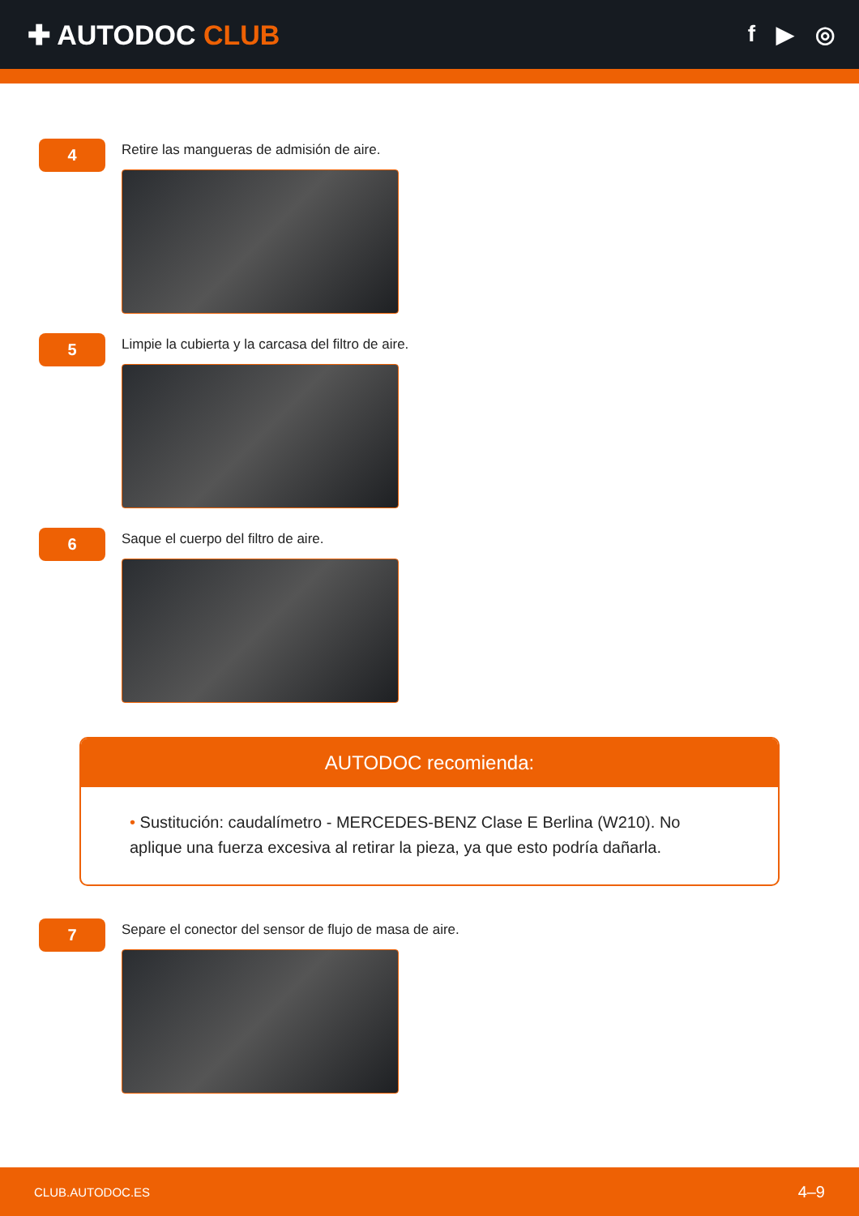✚ AUTODOC CLUB
f ▶ ◎
4
Retire las mangueras de admisión de aire.
5
Limpie la cubierta y la carcasa del filtro de aire.
6
Saque el cuerpo del filtro de aire.
AUTODOC recomienda:
• Sustitución: caudalímetro - MERCEDES-BENZ Clase E Berlina (W210). No aplique una fuerza excesiva al retirar la pieza, ya que esto podría dañarla.
7
Separe el conector del sensor de flujo de masa de aire.
CLUB.AUTODOC.ES 4–9